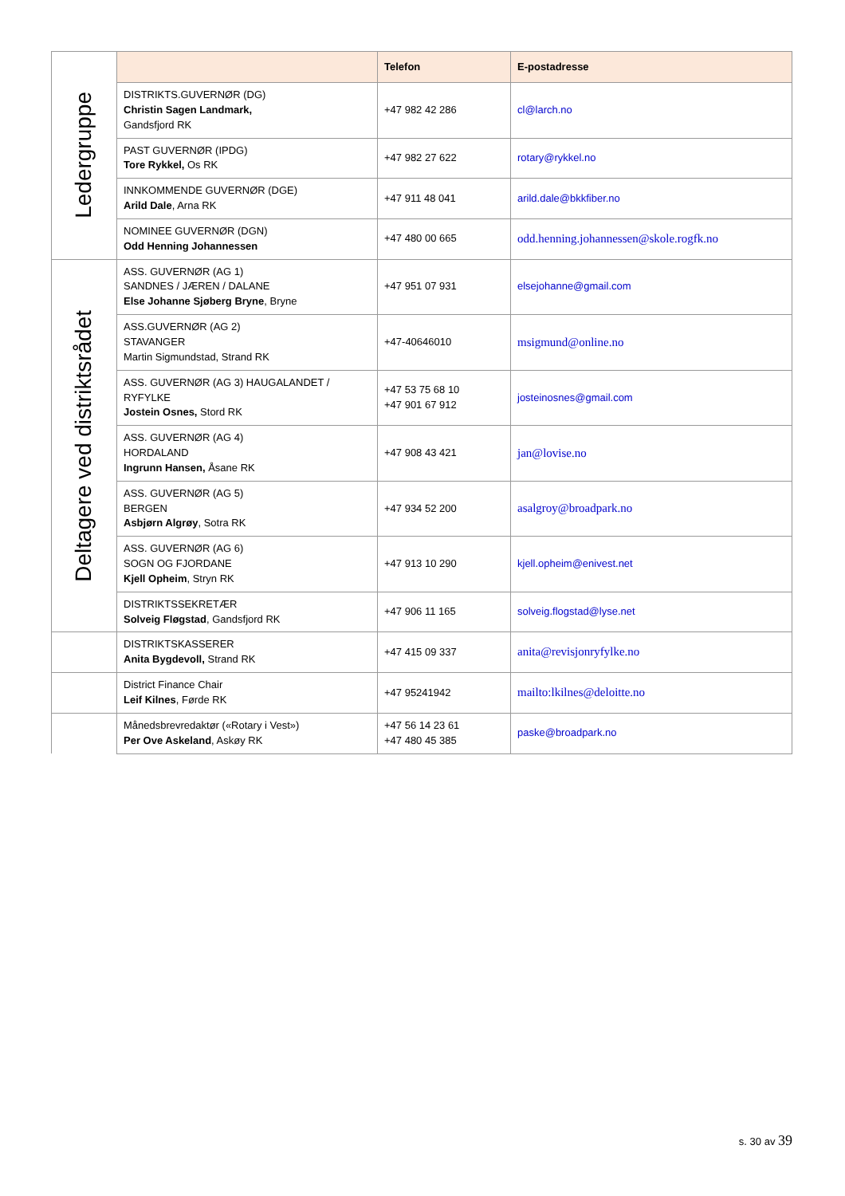| Ledergruppe | | Telefon | E-postadresse |
| | DISTRIKTS.GUVERNØR (DG) Christin Sagen Landmark, Gandsfjord RK | +47 982 42 286 | cl@larch.no |
| | PAST GUVERNØR (IPDG) Tore Rykkel, Os RK | +47 982 27 622 | rotary@rykkel.no |
| | INNKOMMENDE GUVERNØR (DGE) Arild Dale , Arna RK | +47 911 48 041 | arild.dale@bkkfiber.no |
| | NOMINEE GUVERNØR (DGN) Odd Henning Johannessen | +47 480 00 665 | odd.henning.johannessen@skole.rogfk.no |
| Deltagere ved distriktsrådet | ASS. GUVERNØR (AG 1) SANDNES / JÆREN / DALANE Else Johanne Sjøberg Bryne , Bryne | +47 951 07 931 | elsejohanne@gmail.com |
| | ASS.GUVERNØR (AG 2) STAVANGER Martin Sigmundstad, Strand RK | +47-40646010 | msigmund@online.no |
| | ASS. GUVERNØR (AG 3) HAUGALANDET / RYFYLKE Jostein Osnes, Stord RK | +47 53 75 68 10 +47 901 67 912 | josteinosnes@gmail.com |
| | ASS. GUVERNØR (AG 4) HORDALAND Ingrunn Hansen, Åsane RK | +47 908 43 421 | jan@lovise.no |
| | ASS. GUVERNØR (AG 5) BERGEN Asbjørn Algrøy , Sotra RK | +47 934 52 200 | asalgroy@broadpark.no |
| | ASS. GUVERNØR (AG 6) SOGN OG FJORDANE Kjell Opheim , Stryn RK | +47 913 10 290 | kjell.opheim@enivest.net |
| | DISTRIKTSSEKRETÆR Solveig Fløgstad , Gandsfjord RK | +47 906 11 165 | solveig.flogstad@lyse.net |
| | DISTRIKTSKASSERER Anita Bygdevoll, Strand RK | +47 415 09 337 | anita@revisjonryfylke.no |
| | District Finance Chair Leif Kilnes , Førde RK | +47 95241942 | mailto:lkilnes@deloitte.no |
| | Månedsbrevredaktør («Rotary i Vest») Per Ove Askeland , Askøy RK | +47 56 14 23 61 +47 480 45 385 | paske@broadpark.no |
s. 30 av 39